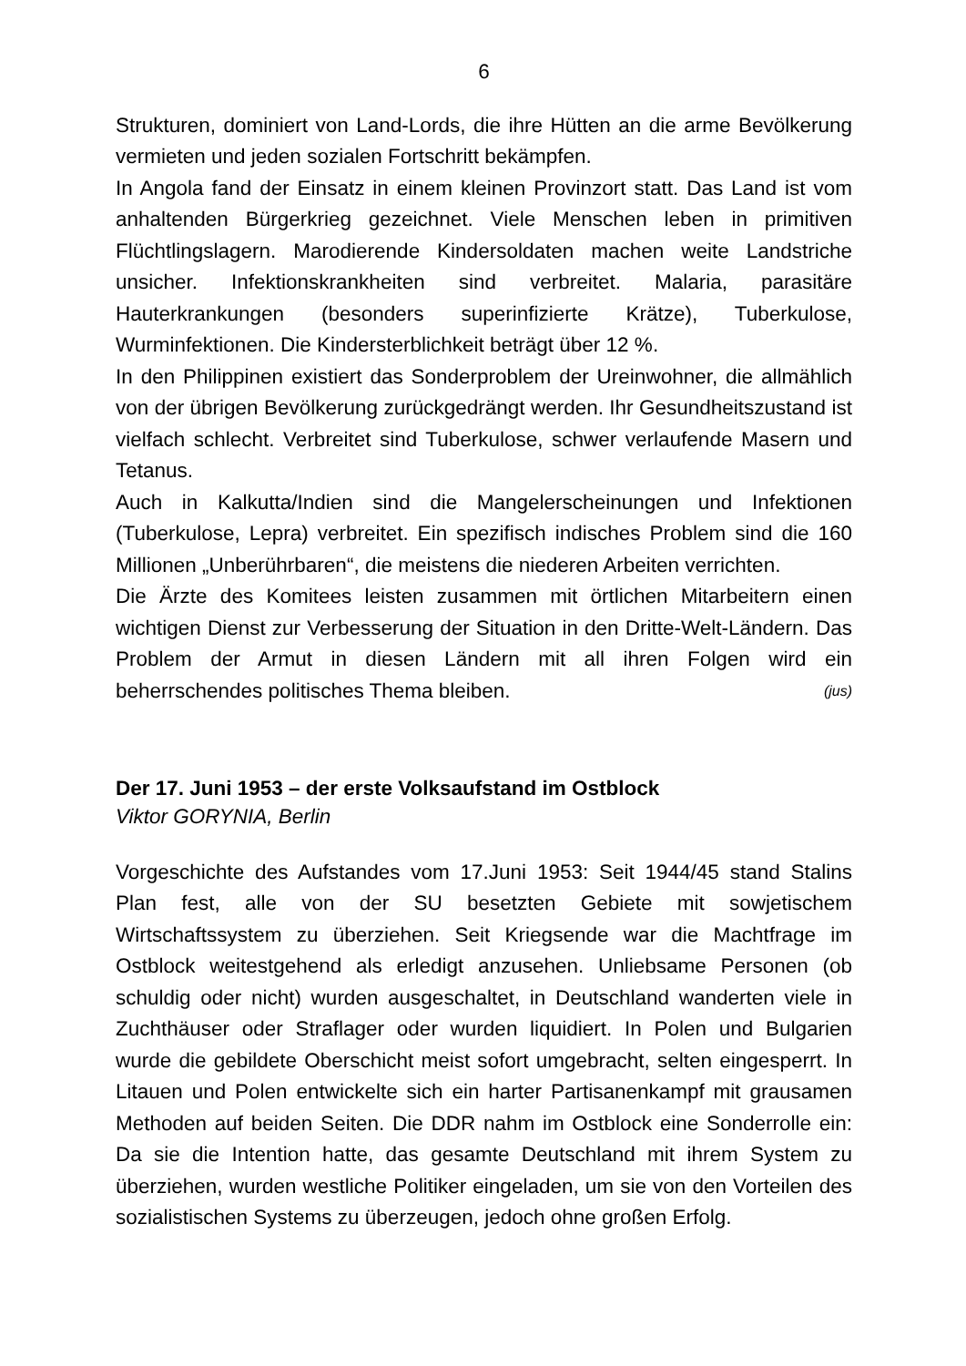6
Strukturen, dominiert von Land-Lords, die ihre Hütten an die arme Bevölkerung vermieten und jeden sozialen Fortschritt bekämpfen.
In Angola fand der Einsatz in einem kleinen Provinzort statt. Das Land ist vom anhaltenden Bürgerkrieg gezeichnet. Viele Menschen leben in primitiven Flüchtlingslagern. Marodierende Kindersoldaten machen weite Landstriche unsicher. Infektionskrankheiten sind verbreitet. Malaria, parasitäre Hauterkrankungen (besonders superinfizierte Krätze), Tuberkulose, Wurminfektionen. Die Kindersterblichkeit beträgt über 12 %.
In den Philippinen existiert das Sonderproblem der Ureinwohner, die allmählich von der übrigen Bevölkerung zurückgedrängt werden. Ihr Gesundheitszustand ist vielfach schlecht. Verbreitet sind Tuberkulose, schwer verlaufende Masern und Tetanus.
Auch in Kalkutta/Indien sind die Mangelerscheinungen und Infektionen (Tuberkulose, Lepra) verbreitet. Ein spezifisch indisches Problem sind die 160 Millionen „Unberührbaren“, die meistens die niederen Arbeiten verrichten.
Die Ärzte des Komitees leisten zusammen mit örtlichen Mitarbeitern einen wichtigen Dienst zur Verbesserung der Situation in den Dritte-Welt-Ländern. Das Problem der Armut in diesen Ländern mit all ihren Folgen wird ein beherrschendes politisches Thema bleiben. (jus)
Der 17. Juni 1953 – der erste Volksaufstand im Ostblock
Viktor GORYNIA, Berlin
Vorgeschichte des Aufstandes vom 17.Juni 1953: Seit 1944/45 stand Stalins Plan fest, alle von der SU besetzten Gebiete mit sowjetischem Wirtschaftssystem zu überziehen. Seit Kriegsende war die Machtfrage im Ostblock weitestgehend als erledigt anzusehen. Unliebsame Personen (ob schuldig oder nicht) wurden ausgeschaltet, in Deutschland wanderten viele in Zuchthäuser oder Straflager oder wurden liquidiert. In Polen und Bulgarien wurde die gebildete Oberschicht meist sofort umgebracht, selten eingesperrt. In Litauen und Polen entwickelte sich ein harter Partisanenkampf mit grausamen Methoden auf beiden Seiten. Die DDR nahm im Ostblock eine Sonderrolle ein: Da sie die Intention hatte, das gesamte Deutschland mit ihrem System zu überziehen, wurden westliche Politiker eingeladen, um sie von den Vorteilen des sozialistischen Systems zu überzeugen, jedoch ohne großen Erfolg.